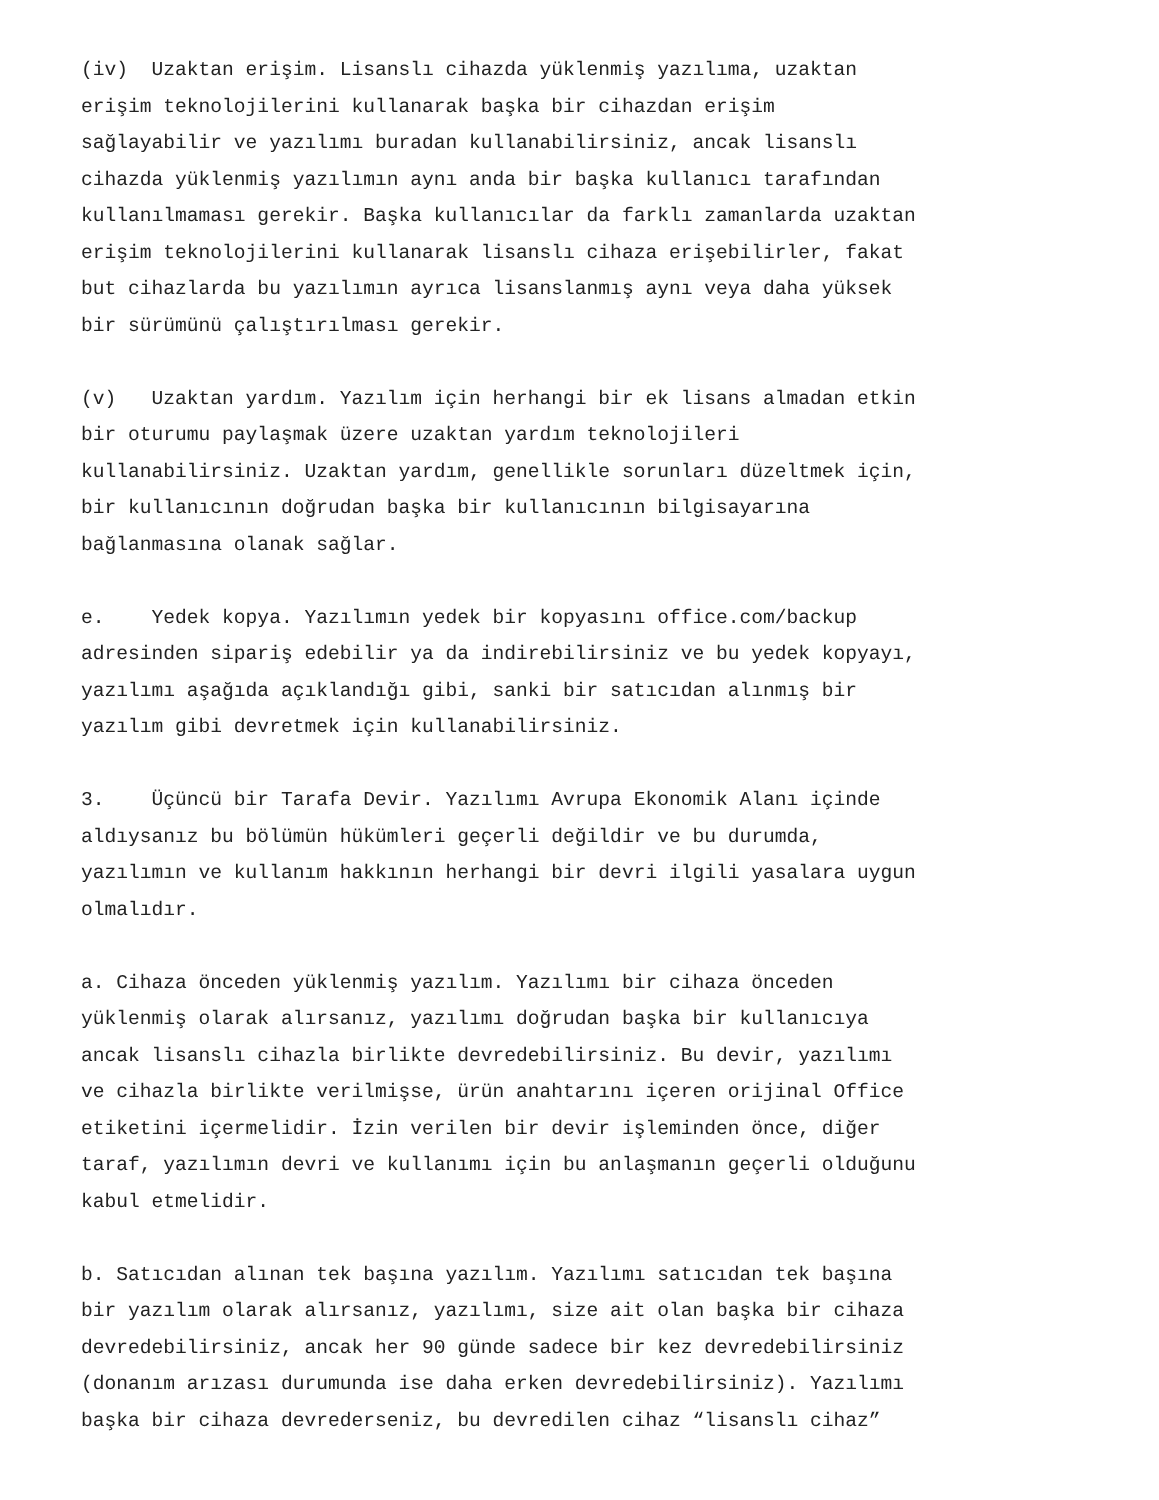(iv) Uzaktan erişim. Lisanslı cihazda yüklenmiş yazılıma, uzaktan erişim teknolojilerini kullanarak başka bir cihazdan erişim sağlayabilir ve yazılımı buradan kullanabilirsiniz, ancak lisanslı cihazda yüklenmiş yazılımın aynı anda bir başka kullanıcı tarafından kullanılmaması gerekir. Başka kullanıcılar da farklı zamanlarda uzaktan erişim teknolojilerini kullanarak lisanslı cihaza erişebilirler, fakat but cihazlarda bu yazılımın ayrıca lisanslanmış aynı veya daha yüksek bir sürümünü çalıştırılması gerekir.
(v) Uzaktan yardım. Yazılım için herhangi bir ek lisans almadan etkin bir oturumu paylaşmak üzere uzaktan yardım teknolojileri kullanabilirsiniz. Uzaktan yardım, genellikle sorunları düzeltmek için, bir kullanıcının doğrudan başka bir kullanıcının bilgisayarına bağlanmasına olanak sağlar.
e. Yedek kopya. Yazılımın yedek bir kopyasını office.com/backup adresinden sipariş edebilir ya da indirebilirsiniz ve bu yedek kopyayı, yazılımı aşağıda açıklandığı gibi, sanki bir satıcıdan alınmış bir yazılım gibi devretmek için kullanabilirsiniz.
3. Üçüncü bir Tarafa Devir. Yazılımı Avrupa Ekonomik Alanı içinde aldıysanız bu bölümün hükümleri geçerli değildir ve bu durumda, yazılımın ve kullanım hakkının herhangi bir devri ilgili yasalara uygun olmalıdır.
a. Cihaza önceden yüklenmiş yazılım. Yazılımı bir cihaza önceden yüklenmiş olarak alırsanız, yazılımı doğrudan başka bir kullanıcıya ancak lisanslı cihazla birlikte devredebilirsiniz. Bu devir, yazılımı ve cihazla birlikte verilmişse, ürün anahtarını içeren orijinal Office etiketini içermelidir. İzin verilen bir devir işleminden önce, diğer taraf, yazılımın devri ve kullanımı için bu anlaşmanın geçerli olduğunu kabul etmelidir.
b. Satıcıdan alınan tek başına yazılım. Yazılımı satıcıdan tek başına bir yazılım olarak alırsanız, yazılımı, size ait olan başka bir cihaza devredebilirsiniz, ancak her 90 günde sadece bir kez devredebilirsiniz (donanım arızası durumunda ise daha erken devredebilirsiniz). Yazılımı başka bir cihaza devrederseniz, bu devredilen cihaz “lisanslı cihaz”